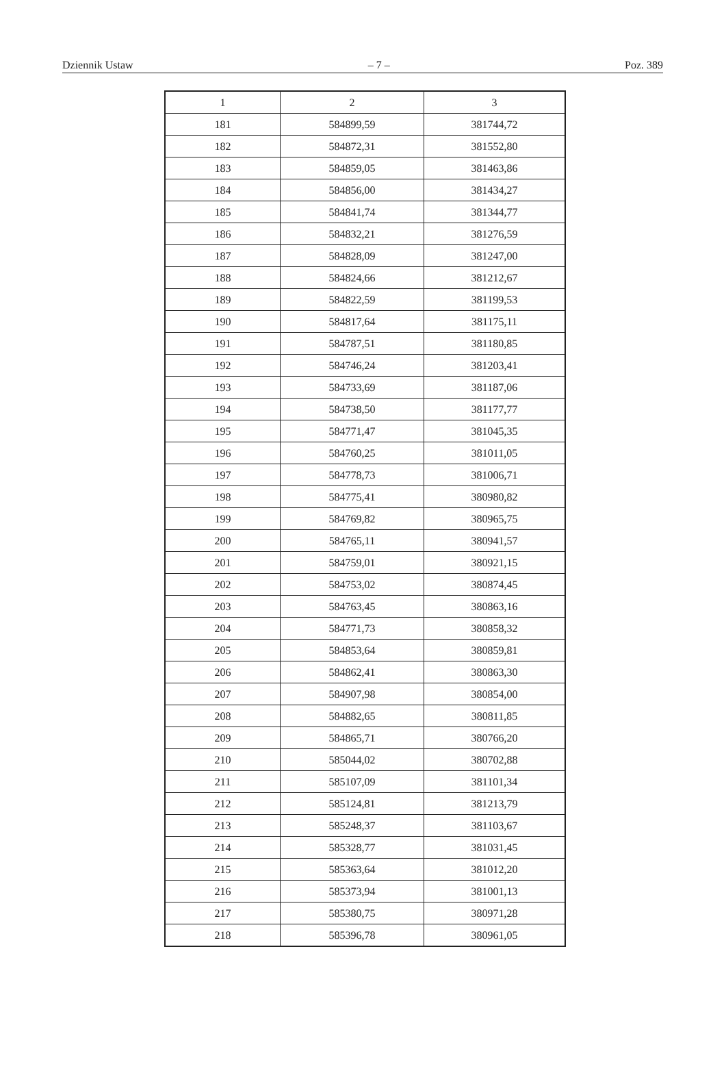Dziennik Ustaw – 7 – Poz. 389
| 1 | 2 | 3 |
| --- | --- | --- |
| 181 | 584899,59 | 381744,72 |
| 182 | 584872,31 | 381552,80 |
| 183 | 584859,05 | 381463,86 |
| 184 | 584856,00 | 381434,27 |
| 185 | 584841,74 | 381344,77 |
| 186 | 584832,21 | 381276,59 |
| 187 | 584828,09 | 381247,00 |
| 188 | 584824,66 | 381212,67 |
| 189 | 584822,59 | 381199,53 |
| 190 | 584817,64 | 381175,11 |
| 191 | 584787,51 | 381180,85 |
| 192 | 584746,24 | 381203,41 |
| 193 | 584733,69 | 381187,06 |
| 194 | 584738,50 | 381177,77 |
| 195 | 584771,47 | 381045,35 |
| 196 | 584760,25 | 381011,05 |
| 197 | 584778,73 | 381006,71 |
| 198 | 584775,41 | 380980,82 |
| 199 | 584769,82 | 380965,75 |
| 200 | 584765,11 | 380941,57 |
| 201 | 584759,01 | 380921,15 |
| 202 | 584753,02 | 380874,45 |
| 203 | 584763,45 | 380863,16 |
| 204 | 584771,73 | 380858,32 |
| 205 | 584853,64 | 380859,81 |
| 206 | 584862,41 | 380863,30 |
| 207 | 584907,98 | 380854,00 |
| 208 | 584882,65 | 380811,85 |
| 209 | 584865,71 | 380766,20 |
| 210 | 585044,02 | 380702,88 |
| 211 | 585107,09 | 381101,34 |
| 212 | 585124,81 | 381213,79 |
| 213 | 585248,37 | 381103,67 |
| 214 | 585328,77 | 381031,45 |
| 215 | 585363,64 | 381012,20 |
| 216 | 585373,94 | 381001,13 |
| 217 | 585380,75 | 380971,28 |
| 218 | 585396,78 | 380961,05 |